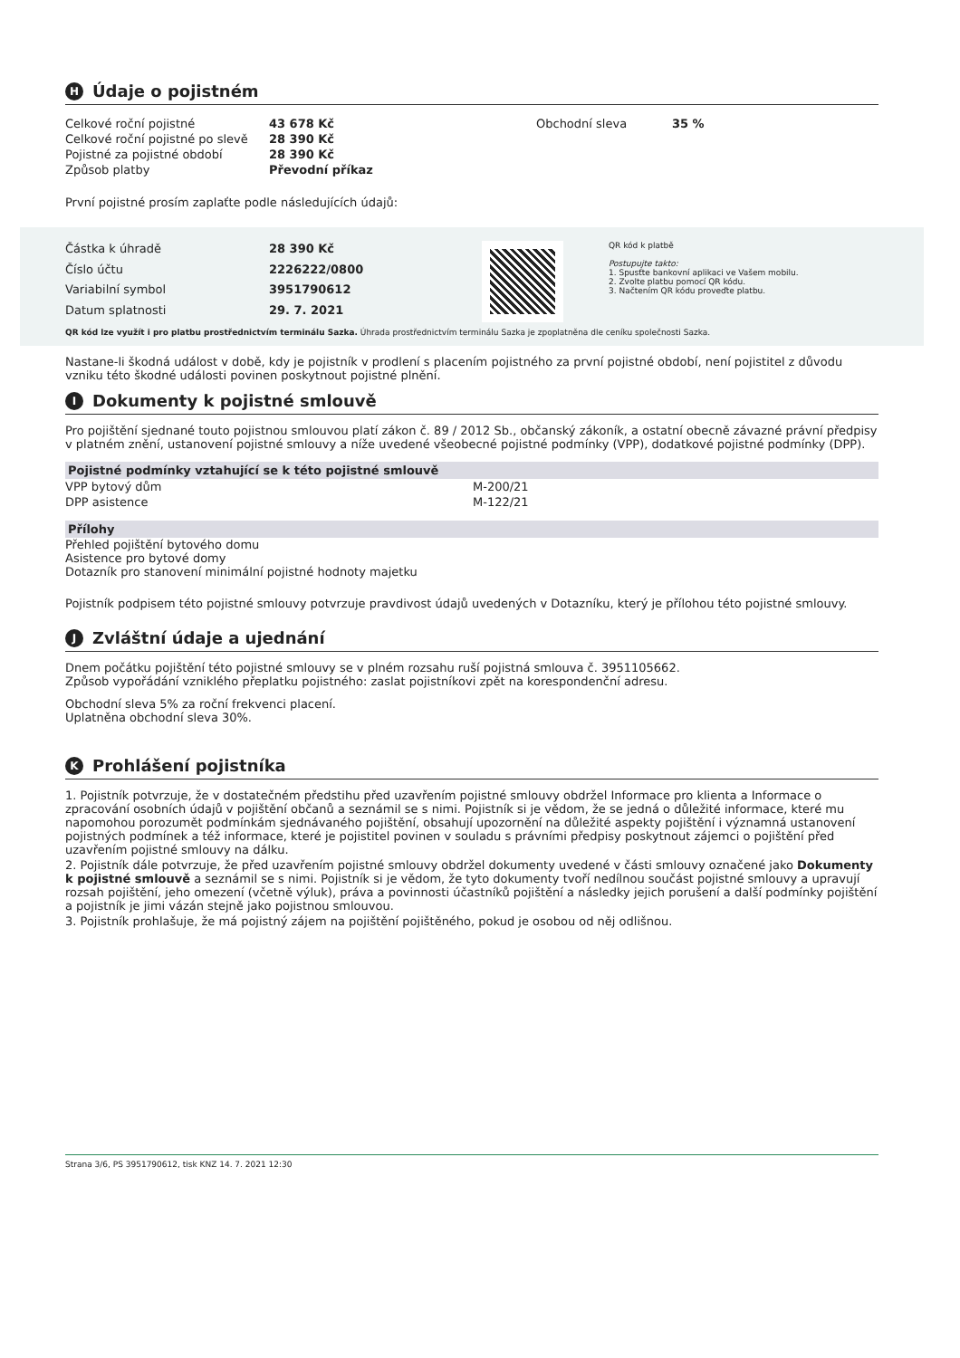H Údaje o pojistném
| Celkové roční pojistné | 43 678 Kč |
| Celkové roční pojistné po slevě | 28 390 Kč |
| Pojistné za pojistné období | 28 390 Kč |
| Způsob platby | Převodní příkaz |
| Obchodní sleva | 35 % |
První pojistné prosím zaplaťte podle následujících údajů:
| Částka k úhradě | 28 390 Kč |
| Číslo účtu | 2226222/0800 |
| Variabilní symbol | 3951790612 |
| Datum splatnosti | 29. 7. 2021 |
QR kód k platbě
Postupujte takto:
1. Spusťte bankovní aplikaci ve Vašem mobilu.
2. Zvolte platbu pomocí QR kódu.
3. Načtením QR kódu proveďte platbu.
QR kód lze využít i pro platbu prostřednictvím terminálu Sazka. Úhrada prostřednictvím terminálu Sazka je zpoplatněna dle ceníku společnosti Sazka.
Nastane-li škodná událost v době, kdy je pojistník v prodlení s placením pojistného za první pojistné období, není pojistitel z důvodu vzniku této škodné události povinen poskytnout pojistné plnění.
I Dokumenty k pojistné smlouvě
Pro pojištění sjednané touto pojistnou smlouvou platí zákon č. 89 / 2012 Sb., občanský zákoník, a ostatní obecně závazné právní předpisy v platném znění, ustanovení pojistné smlouvy a níže uvedené všeobecné pojistné podmínky (VPP), dodatkové pojistné podmínky (DPP).
Pojistné podmínky vztahující se k této pojistné smlouvě
| VPP bytový dům | M-200/21 |
| DPP asistence | M-122/21 |
Přílohy
Přehled pojištění bytového domu
Asistence pro bytové domy
Dotazník pro stanovení minimální pojistné hodnoty majetku
Pojistník podpisem této pojistné smlouvy potvrzuje pravdivost údajů uvedených v Dotazníku, který je přílohou této pojistné smlouvy.
J Zvláštní údaje a ujednání
Dnem počátku pojištění této pojistné smlouvy se v plném rozsahu ruší pojistná smlouva č. 3951105662.
Způsob vypořádání vzniklého přeplatku pojistného: zaslat pojistníkovi zpět na korespondenční adresu.
Obchodní sleva 5% za roční frekvenci placení.
Uplatněna obchodní sleva 30%.
K Prohlášení pojistníka
1. Pojistník potvrzuje, že v dostatečném předstihu před uzavřením pojistné smlouvy obdržel Informace pro klienta a Informace o zpracování osobních údajů v pojištění občanů a seznámil se s nimi. Pojistník si je vědom, že se jedná o důležité informace, které mu napomohou porozumět podmínkám sjednávaného pojištění, obsahují upozornění na důležité aspekty pojištění i významná ustanovení pojistných podmínek a též informace, které je pojistitel povinen v souladu s právními předpisy poskytnout zájemci o pojištění před uzavřením pojistné smlouvy na dálku.
2. Pojistník dále potvrzuje, že před uzavřením pojistné smlouvy obdržel dokumenty uvedené v části smlouvy označené jako Dokumenty k pojistné smlouvě a seznámil se s nimi. Pojistník si je vědom, že tyto dokumenty tvoří nedílnou součást pojistné smlouvy a upravují rozsah pojištění, jeho omezení (včetně výluk), práva a povinnosti účastníků pojištění a následky jejich porušení a další podmínky pojištění a pojistník je jimi vázán stejně jako pojistnou smlouvou.
3. Pojistník prohlašuje, že má pojistný zájem na pojištění pojištěného, pokud je osobou od něj odlišnou.
Strana 3/6, PS 3951790612, tisk KNZ 14. 7. 2021 12:30